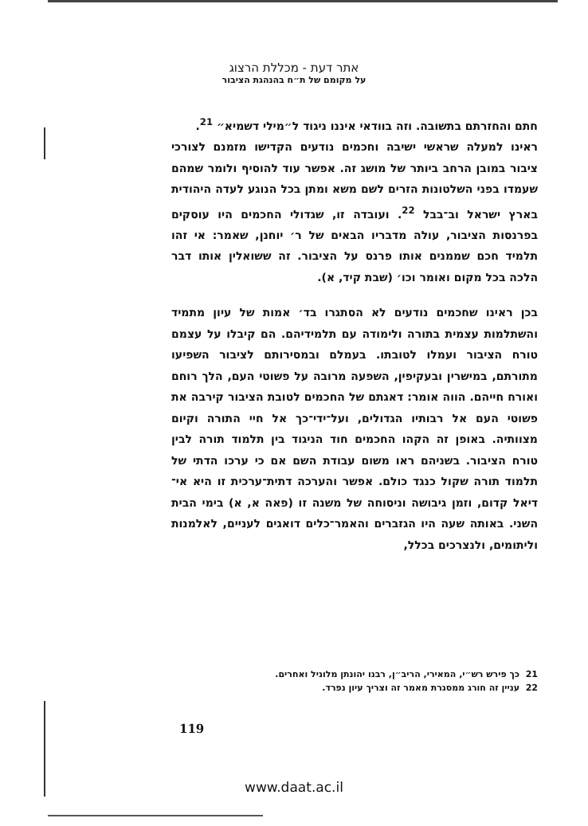אתר דעת - מכללת הרצוג
על מקומם של ת״ח בהנהגת הציבור
חתם והחזרתם בתשובה. וזה בוודאי איננו ניגוד ל״מילי דשמיא״ <sup>21</sup>.
ראינו למעלה שראשי ישיבה וחכמים נודעים הקדישו מזמנם לצורכי ציבור במובן הרחב ביותר של מושג זה. אפשר עוד להוסיף ולומר שמהם שעמדו בפני השלטונות הזרים לשם משא ומתן בכל הנוגע לעדה היהודית בארץ ישראל וב־בבל <sup>22</sup>. ועובדה זו, שגדולי החכמים היו עוסקים בפרנסות הציבור, עולה מדבריו הבאים של ר׳ יוחנן, שאמר: אי זהו תלמיד חכם שממנים אותו פרנס על הציבור. זה ששואלין אותו דבר הלכה בכל מקום ואומר וכו׳ (שבת קיד, א).
בכן ראינו שחכמים נודעים לא הסתגרו בד׳ אמות של עיון מתמיד והשתלמות עצמית בתורה ולימודה עם תלמידיהם. הם קיבלו על עצמם טורח הציבור ועמלו לטובתו. בעמלם ובמסירותם לציבור השפיעו מתורתם, במישרין ובעקיפין, השפעה מרובה על פשוטי העם, הלך רוחם ואורח חייהם. הווה אומר: דאגתם של החכמים לטובת הציבור קירבה את פשוטי העם אל רבותיו הגדולים, ועל־ידי־כך אל חיי התורה וקיום מצוותיה. באופן זה הקהו החכמים חוד הניגוד בין תלמוד תורה לבין טורח הציבור. בשניהם ראו משום עבודת השם אם כי ערכו הדתי של תלמוד תורה שקול כנגד כולם. אפשר והערכה דתית־ערכית זו היא אי־דיאל קדום, וזמן גיבושה וניסוחה של משנה זו (פאה א, א) בימי הבית השני. באותה שעה היו הגזברים והאמר־כלים דואגים לעניים, לאלמנות וליתומים, ולנצרכים בכלל,
21 כך פירש רש״י, המאירי, הריב״ן, רבנו יהונתן מלוניל ואחרים.
22 עניין זה חורג ממסגרת מאמר זה וצריך עיון נפרד.
119
www.daat.ac.il